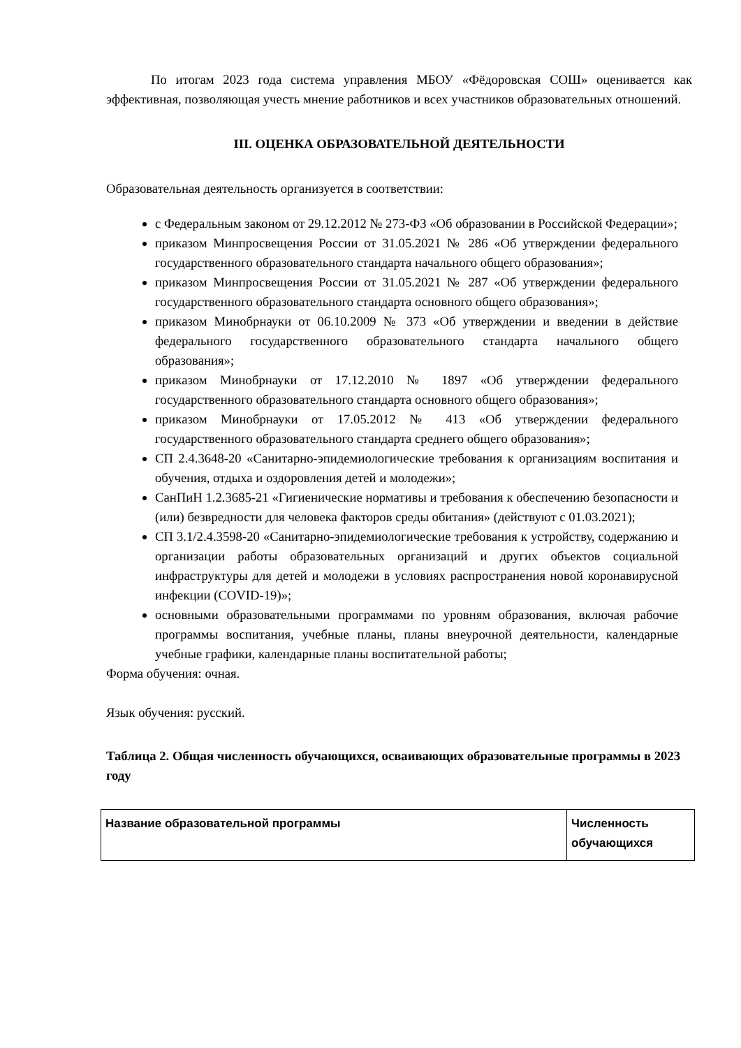По итогам 2023 года система управления МБОУ «Фёдоровская СОШ» оценивается как эффективная, позволяющая учесть мнение работников и всех участников образовательных отношений.
III. ОЦЕНКА ОБРАЗОВАТЕЛЬНОЙ ДЕЯТЕЛЬНОСТИ
Образовательная деятельность организуется в соответствии:
с Федеральным законом от 29.12.2012 № 273-ФЗ «Об образовании в Российской Федерации»;
приказом Минпросвещения России от 31.05.2021 № 286 «Об утверждении федерального государственного образовательного стандарта начального общего образования»;
приказом Минпросвещения России от 31.05.2021 № 287 «Об утверждении федерального государственного образовательного стандарта основного общего образования»;
приказом Минобрнауки от 06.10.2009 № 373 «Об утверждении и введении в действие федерального государственного образовательного стандарта начального общего образования»;
приказом Минобрнауки от 17.12.2010 № 1897 «Об утверждении федерального государственного образовательного стандарта основного общего образования»;
приказом Минобрнауки от 17.05.2012 № 413 «Об утверждении федерального государственного образовательного стандарта среднего общего образования»;
СП 2.4.3648-20 «Санитарно-эпидемиологические требования к организациям воспитания и обучения, отдыха и оздоровления детей и молодежи»;
СанПиН 1.2.3685-21 «Гигиенические нормативы и требования к обеспечению безопасности и (или) безвредности для человека факторов среды обитания» (действуют с 01.03.2021);
СП 3.1/2.4.3598-20 «Санитарно-эпидемиологические требования к устройству, содержанию и организации работы образовательных организаций и других объектов социальной инфраструктуры для детей и молодежи в условиях распространения новой коронавирусной инфекции (COVID-19)»;
основными образовательными программами по уровням образования, включая рабочие программы воспитания, учебные планы, планы внеурочной деятельности, календарные учебные графики, календарные планы воспитательной работы;
Форма обучения: очная.
Язык обучения: русский.
Таблица 2. Общая численность обучающихся, осваивающих образовательные программы в 2023 году
| Название образовательной программы | Численность обучающихся |